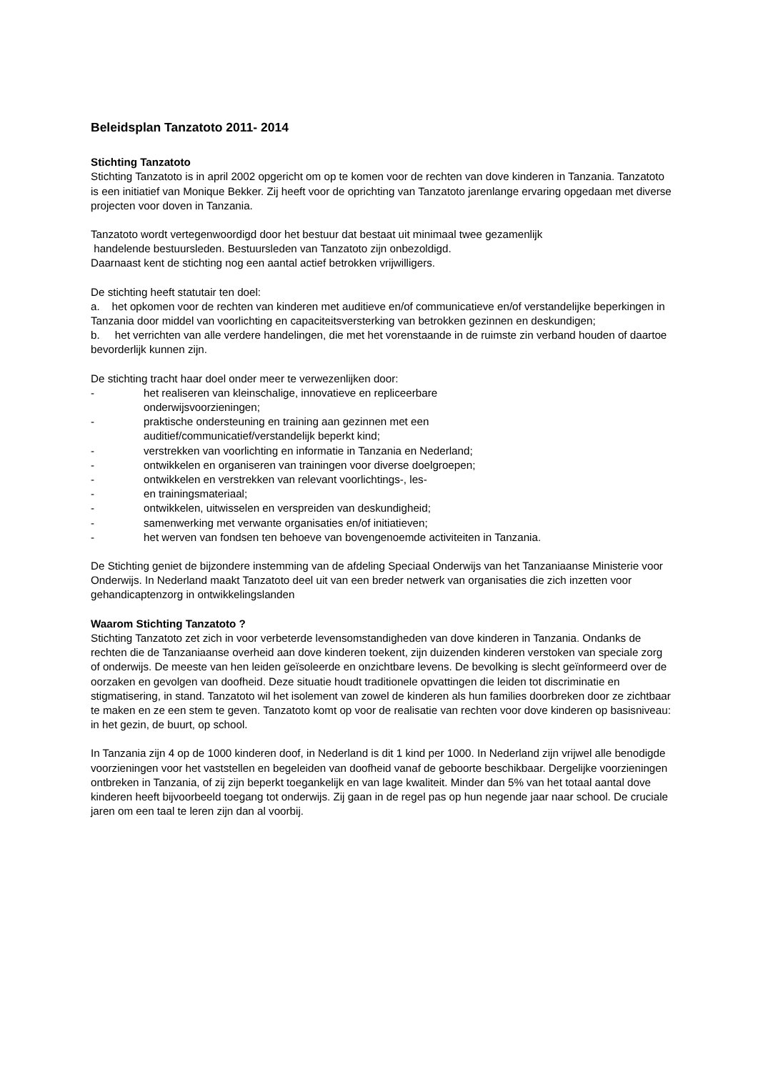Beleidsplan Tanzatoto 2011- 2014
Stichting Tanzatoto
Stichting Tanzatoto is in april 2002 opgericht om op te komen voor de rechten van dove kinderen in Tanzania. Tanzatoto is een initiatief van Monique Bekker. Zij heeft voor de oprichting van Tanzatoto jarenlange ervaring opgedaan met diverse projecten voor doven in Tanzania.
Tanzatoto wordt vertegenwoordigd door het bestuur dat bestaat uit minimaal twee gezamenlijk
handelende bestuursleden. Bestuursleden van Tanzatoto zijn onbezoldigd.
Daarnaast kent de stichting nog een aantal actief betrokken vrijwilligers.
De stichting heeft statutair ten doel:
a. het opkomen voor de rechten van kinderen met auditieve en/of communicatieve en/of verstandelijke beperkingen in Tanzania door middel van voorlichting en capaciteitsversterking van betrokken gezinnen en deskundigen;
b. het verrichten van alle verdere handelingen, die met het vorenstaande in de ruimste zin verband houden of daartoe bevorderlijk kunnen zijn.
De stichting tracht haar doel onder meer te verwezenlijken door:
- het realiseren van kleinschalige, innovatieve en repliceerbare
onderwijsvoorzieningen;
- praktische ondersteuning en training aan gezinnen met een
auditief/communicatief/verstandelijk beperkt kind;
- verstrekken van voorlichting en informatie in Tanzania en Nederland;
- ontwikkelen en organiseren van trainingen voor diverse doelgroepen;
- ontwikkelen en verstrekken van relevant voorlichtings-, les-
- en trainingsmateriaal;
- ontwikkelen, uitwisselen en verspreiden van deskundigheid;
- samenwerking met verwante organisaties en/of initiatieven;
- het werven van fondsen ten behoeve van bovengenoemde activiteiten in Tanzania.
De Stichting geniet de bijzondere instemming van de afdeling Speciaal Onderwijs van het Tanzaniaanse Ministerie voor Onderwijs. In Nederland maakt Tanzatoto deel uit van een breder netwerk van organisaties die zich inzetten voor gehandicaptenzorg in ontwikkelingslanden
Waarom Stichting Tanzatoto ?
Stichting Tanzatoto zet zich in voor verbeterde levensomstandigheden van dove kinderen in Tanzania. Ondanks de rechten die de Tanzaniaanse overheid aan dove kinderen toekent, zijn duizenden kinderen verstoken van speciale zorg of onderwijs. De meeste van hen leiden geïsoleerde en onzichtbare levens. De bevolking is slecht geïnformeerd over de oorzaken en gevolgen van doofheid. Deze situatie houdt traditionele opvattingen die leiden tot discriminatie en stigmatisering, in stand. Tanzatoto wil het isolement van zowel de kinderen als hun families doorbreken door ze zichtbaar te maken en ze een stem te geven. Tanzatoto komt op voor de realisatie van rechten voor dove kinderen op basisniveau: in het gezin, de buurt, op school.
In Tanzania zijn 4 op de 1000 kinderen doof, in Nederland is dit 1 kind per 1000. In Nederland zijn vrijwel alle benodigde voorzieningen voor het vaststellen en begeleiden van doofheid vanaf de geboorte beschikbaar. Dergelijke voorzieningen ontbreken in Tanzania, of zij zijn beperkt toegankelijk en van lage kwaliteit. Minder dan 5% van het totaal aantal dove kinderen heeft bijvoorbeeld toegang tot onderwijs. Zij gaan in de regel pas op hun negende jaar naar school. De cruciale jaren om een taal te leren zijn dan al voorbij.